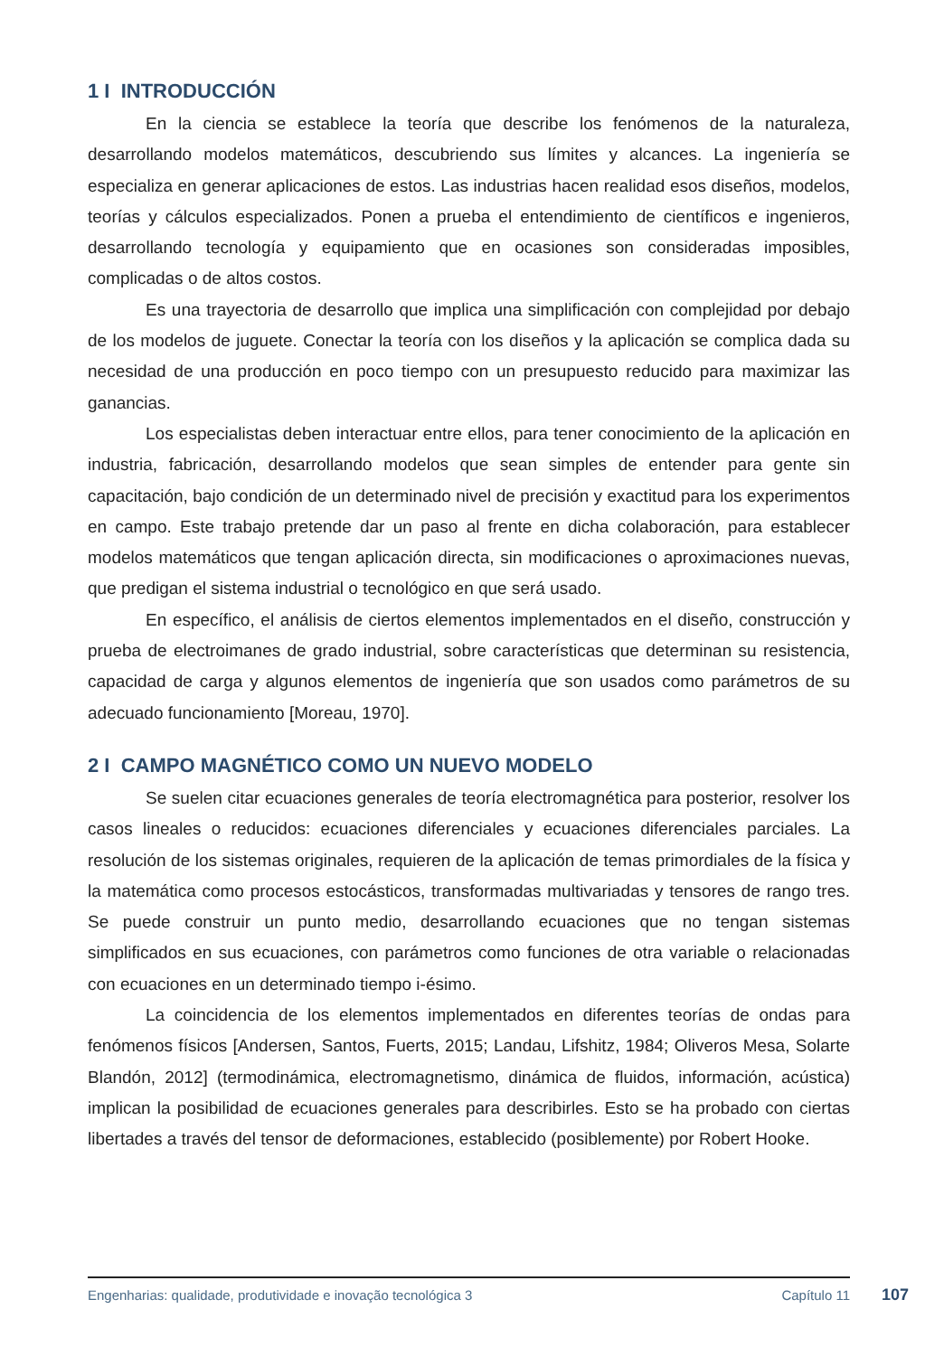1 I INTRODUCCIÓN
En la ciencia se establece la teoría que describe los fenómenos de la naturaleza, desarrollando modelos matemáticos, descubriendo sus límites y alcances. La ingeniería se especializa en generar aplicaciones de estos. Las industrias hacen realidad esos diseños, modelos, teorías y cálculos especializados. Ponen a prueba el entendimiento de científicos e ingenieros, desarrollando tecnología y equipamiento que en ocasiones son consideradas imposibles, complicadas o de altos costos.
Es una trayectoria de desarrollo que implica una simplificación con complejidad por debajo de los modelos de juguete. Conectar la teoría con los diseños y la aplicación se complica dada su necesidad de una producción en poco tiempo con un presupuesto reducido para maximizar las ganancias.
Los especialistas deben interactuar entre ellos, para tener conocimiento de la aplicación en industria, fabricación, desarrollando modelos que sean simples de entender para gente sin capacitación, bajo condición de un determinado nivel de precisión y exactitud para los experimentos en campo. Este trabajo pretende dar un paso al frente en dicha colaboración, para establecer modelos matemáticos que tengan aplicación directa, sin modificaciones o aproximaciones nuevas, que predigan el sistema industrial o tecnológico en que será usado.
En específico, el análisis de ciertos elementos implementados en el diseño, construcción y prueba de electroimanes de grado industrial, sobre características que determinan su resistencia, capacidad de carga y algunos elementos de ingeniería que son usados como parámetros de su adecuado funcionamiento [Moreau, 1970].
2 I CAMPO MAGNÉTICO COMO UN NUEVO MODELO
Se suelen citar ecuaciones generales de teoría electromagnética para posterior, resolver los casos lineales o reducidos: ecuaciones diferenciales y ecuaciones diferenciales parciales. La resolución de los sistemas originales, requieren de la aplicación de temas primordiales de la física y la matemática como procesos estocásticos, transformadas multivariadas y tensores de rango tres. Se puede construir un punto medio, desarrollando ecuaciones que no tengan sistemas simplificados en sus ecuaciones, con parámetros como funciones de otra variable o relacionadas con ecuaciones en un determinado tiempo i-ésimo.
La coincidencia de los elementos implementados en diferentes teorías de ondas para fenómenos físicos [Andersen, Santos, Fuerts, 2015; Landau, Lifshitz, 1984; Oliveros Mesa, Solarte Blandón, 2012] (termodinámica, electromagnetismo, dinámica de fluidos, información, acústica) implican la posibilidad de ecuaciones generales para describirles. Esto se ha probado con ciertas libertades a través del tensor de deformaciones, establecido (posiblemente) por Robert Hooke.
Engenharias: qualidade, produtividade e inovação tecnológica 3 Capítulo 11
107